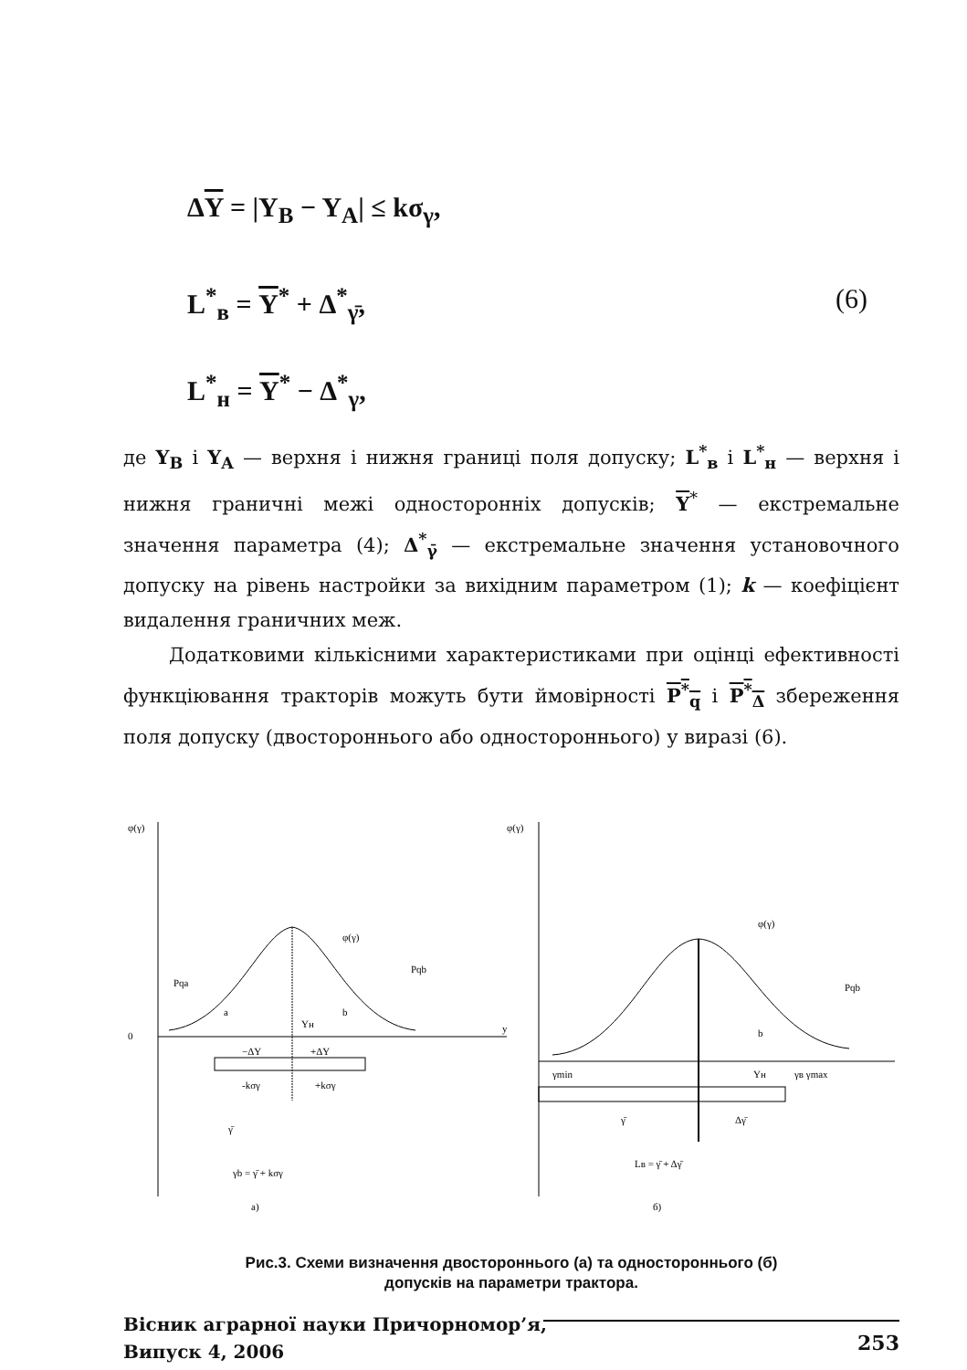ΔY = |Y<sub>B</sub> − Y<sub>A</sub>| ≤ kσ<sub>γ</sub>,
L<sup>*</sup><sub>в</sub> = Y<sup>*</sup> + Δ<sup>*</sup><sub>γ̄</sub>, (6)
L<sup>*</sup><sub>н</sub> = Y<sup>*</sup> − Δ<sup>*</sup><sub>γ</sub>,
де Y<sub>B</sub> і Y<sub>A</sub> — верхня і нижня границі поля допуску; L<sup>*</sup><sub>в</sub> і L<sup>*</sup><sub>н</sub> — верхня і нижня граничні межі односторонніх допусків; Y<sup>*</sup> — екстремальне значення параметра (4); Δ<sup>*</sup><sub>γ̄</sub> — екстремальне значення установочного допуску на рівень настройки за вихідним параметром (1); k — коефіцієнт видалення граничних меж.
Додатковими кількісними характеристиками при оцінці ефективності функціювання тракторів можуть бути ймовірності P<sup>*</sup><sub>q</sub> і P<sup>*</sup><sub>Δ</sub> збереження поля допуску (двостороннього або одностороннього) у виразі (6).
φ(γ)
0
y
a
b
Yн
Pqa
Pqb
φ(γ)
−ΔY
+ΔY
-kσγ
+kσγ
γ̄
γb = γ̄ + kσγ
а)
φ(γ)
b
Pqb
φ(γ)
γmin
Yн
γв γmax
γ̄
Δγ̄
Lв = γ̄ + Δγ̄
б)
Рис.3. Схеми визначення двостороннього (а) та одностороннього (б)
допусків на параметри трактора.
Вісник аграрної науки Причорномор’я,
Випуск 4, 2006
253